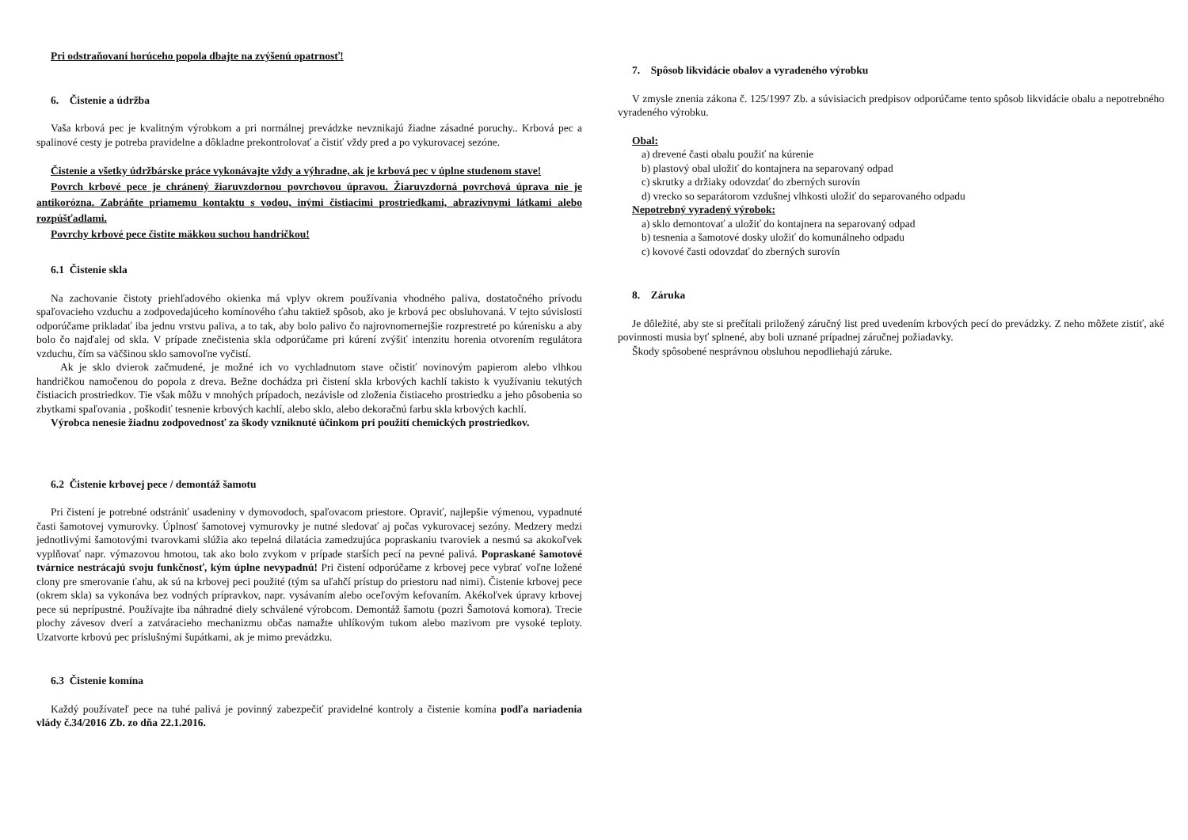Pri odstraňovaní horúceho popola dbajte na zvýšenú opatrnosť!
6. Čistenie a údržba
Vaša krbová pec je kvalitným výrobkom a pri normálnej prevádzke nevznikajú žiadne zásadné poruchy.. Krbová pec a spalinové cesty je potreba pravidelne a dôkladne prekontrolovať a čistiť vždy pred a po vykurovacej sezóne.
Čistenie a všetky údržbárske práce vykonávajte vždy a výhradne, ak je krbová pec v úplne studenom stave!
Povrch krbové pece je chránený žiaruvzdornou povrchovou úpravou. Žiaruvzdorná povrchová úprava nie je antikorózna. Zabráňte priamemu kontaktu s vodou, inými čistiacimi prostriedkami, abrazívnymi látkami alebo rozpúšťadlami.
Povrchy krbové pece čistite mäkkou suchou handričkou!
6.1 Čistenie skla
Na zachovanie čistoty priehľadového okienka má vplyv okrem používania vhodného paliva, dostatočného prívodu spaľovacieho vzduchu a zodpovedajúceho komínového ťahu taktiež spôsob, ako je krbová pec obsluhovaná. V tejto súvislosti odporúčame prikladať iba jednu vrstvu paliva, a to tak, aby bolo palivo čo najrovnomernejšie rozprestreté po kúrenisku a aby bolo čo najďalej od skla. V prípade znečistenia skla odporúčame pri kúrení zvýšiť intenzitu horenia otvorením regulátora vzduchu, čím sa väčšinou sklo samovoľne vyčistí.
Ak je sklo dvierok začmudené, je možné ich vo vychladnutom stave očistiť novinovým papierom alebo vlhkou handričkou namočenou do popola z dreva. Bežne dochádza pri čistení skla krbových kachlí takisto k využívaniu tekutých čistiacich prostriedkov. Tie však môžu v mnohých prípadoch, nezávisle od zloženia čistiaceho prostriedku a jeho pôsobenia so zbytkami spaľovania , poškodiť tesnenie krbových kachlí, alebo sklo, alebo dekoračnú farbu skla krbových kachlí.
Výrobca nenesie žiadnu zodpovednosť za škody vzniknuté účinkom pri použití chemických prostriedkov.
6.2 Čistenie krbovej pece / demontáž šamotu
Pri čistení je potrebné odstrániť usadeniny v dymovodoch, spaľovacom priestore. Opraviť, najlepšie výmenou, vypadnuté časti šamotovej vymurovky. Úplnosť šamotovej vymurovky je nutné sledovať aj počas vykurovacej sezóny. Medzery medzi jednotlivými šamotovými tvarovkami slúžia ako tepelná dilatácia zamedzujúca popraskaniu tvaroviek a nesmú sa akokoľvek vyplňovať napr. výmazovou hmotou, tak ako bolo zvykom v prípade starších pecí na pevné palivá. Popraskané šamotové tvárnice nestrácajú svoju funkčnosť, kým úplne nevypadnú! Pri čistení odporúčame z krbovej pece vybrať voľne ložené clony pre smerovanie ťahu, ak sú na krbovej peci použité (tým sa uľahčí prístup do priestoru nad nimi). Čistenie krbovej pece (okrem skla) sa vykonáva bez vodných prípravkov, napr. vysávaním alebo oceľovým kefovaním. Akékoľvek úpravy krbovej pece sú neprípustné. Používajte iba náhradné diely schválené výrobcom. Demontáž šamotu (pozri Šamotová komora). Trecie plochy závesov dverí a zatváracieho mechanizmu občas namažte uhlíkovým tukom alebo mazivom pre vysoké teploty. Uzatvorte krbovú pec príslušnými šupátkami, ak je mimo prevádzku.
6.3 Čistenie komína
Každý používateľ pece na tuhé palivá je povinný zabezpečiť pravidelné kontroly a čistenie komína podľa nariadenia vlády č.34/2016 Zb. zo dňa 22.1.2016.
7. Spôsob likvidácie obalov a vyradeného výrobku
V zmysle znenia zákona č. 125/1997 Zb. a súvisiacich predpisov odporúčame tento spôsob likvidácie obalu a nepotrebného vyradeného výrobku.
Obal:
a) drevené časti obalu použiť na kúrenie
b) plastový obal uložiť do kontajnera na separovaný odpad
c) skrutky a držiaky odovzdať do zberných surovín
d) vrecko so separátorom vzdušnej vlhkosti uložiť do separovaného odpadu
Nepotrebný vyradený výrobok:
a) sklo demontovať a uložiť do kontajnera na separovaný odpad
b) tesnenia a šamotové dosky uložiť do komunálneho odpadu
c) kovové časti odovzdať do zberných surovín
8. Záruka
Je dôležité, aby ste si prečítali priložený záručný list pred uvedením krbových pecí do prevádzky. Z neho môžete zistiť, aké povinnosti musia byť splnené, aby boli uznané prípadnej záručnej požiadavky.
Škody spôsobené nesprávnou obsluhou nepodliehajú záruke.